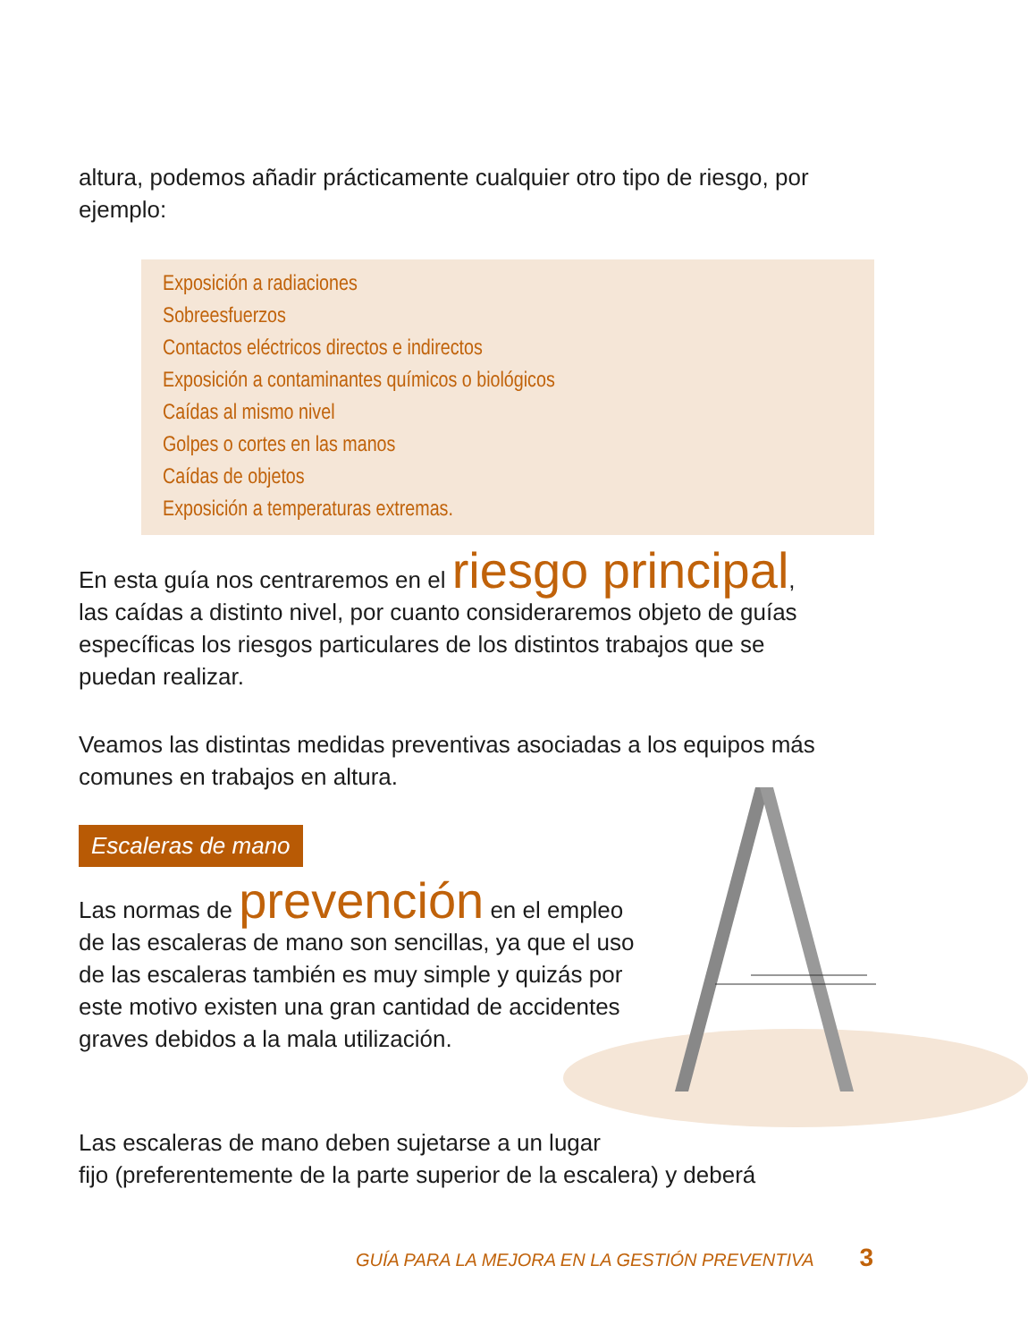altura, podemos añadir prácticamente cualquier otro tipo de riesgo, por ejemplo:
Exposición a radiaciones
Sobreesfuerzos
Contactos eléctricos directos e indirectos
Exposición a contaminantes químicos o biológicos
Caídas al mismo nivel
Golpes o cortes en las manos
Caídas de objetos
Exposición a temperaturas extremas.
En esta guía nos centraremos en el riesgo principal, las caídas a distinto nivel, por cuanto consideraremos objeto de guías específicas los riesgos particulares de los distintos trabajos que se puedan realizar.
Veamos las distintas medidas preventivas asociadas a los equipos más comunes en trabajos en altura.
Escaleras de mano
Las normas de prevención en el empleo de las escaleras de mano son sencillas, ya que el uso de las escaleras también es muy simple y quizás por este motivo existen una gran cantidad de accidentes graves debidos a la mala utilización.
Las escaleras de mano deben sujetarse a un lugar
fijo (preferentemente de la parte superior de la escalera) y deberá
GUÍA PARA LA MEJORA EN LA GESTIÓN PREVENTIVA 3